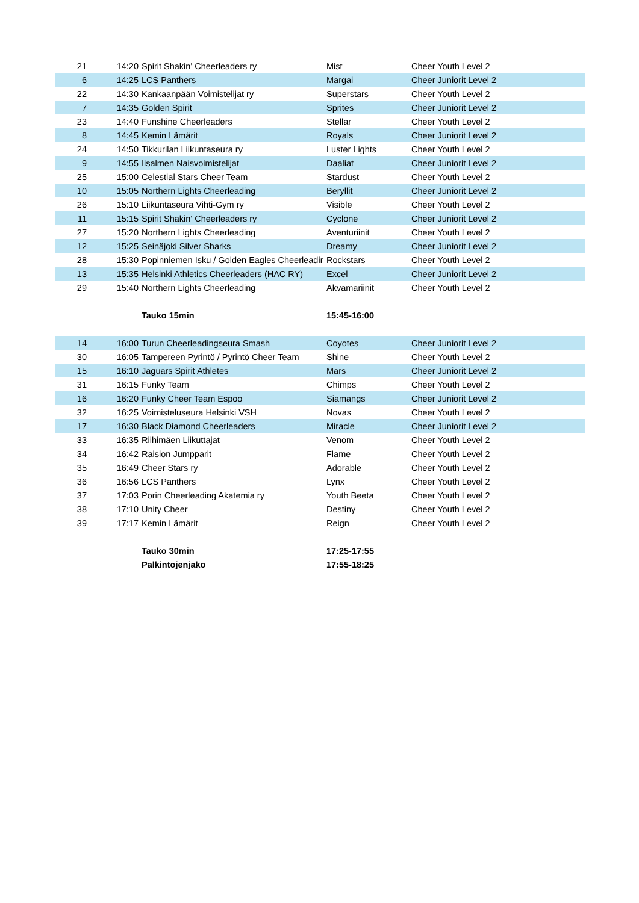| 21 | 14:20 | Spirit Shakin' Cheerleaders ry | Mist | Cheer Youth Level 2 |
| 6 | 14:25 | LCS Panthers | Margai | Cheer Juniorit Level 2 |
| 22 | 14:30 | Kankaanpään Voimistelijat ry | Superstars | Cheer Youth Level 2 |
| 7 | 14:35 | Golden Spirit | Sprites | Cheer Juniorit Level 2 |
| 23 | 14:40 | Funshine Cheerleaders | Stellar | Cheer Youth Level 2 |
| 8 | 14:45 | Kemin Lämärit | Royals | Cheer Juniorit Level 2 |
| 24 | 14:50 | Tikkurilan Liikuntaseura ry | Luster Lights | Cheer Youth Level 2 |
| 9 | 14:55 | Iisalmen Naisvoimistelijat | Daaliat | Cheer Juniorit Level 2 |
| 25 | 15:00 | Celestial Stars Cheer Team | Stardust | Cheer Youth Level 2 |
| 10 | 15:05 | Northern Lights Cheerleading | Beryllit | Cheer Juniorit Level 2 |
| 26 | 15:10 | Liikuntaseura Vihti-Gym ry | Visible | Cheer Youth Level 2 |
| 11 | 15:15 | Spirit Shakin' Cheerleaders ry | Cyclone | Cheer Juniorit Level 2 |
| 27 | 15:20 | Northern Lights Cheerleading | Aventuriinit | Cheer Youth Level 2 |
| 12 | 15:25 | Seinäjoki Silver Sharks | Dreamy | Cheer Juniorit Level 2 |
| 28 | 15:30 | Popinniemen Isku / Golden Eagles Cheerleadir | Rockstars | Cheer Youth Level 2 |
| 13 | 15:35 | Helsinki Athletics Cheerleaders (HAC RY) | Excel | Cheer Juniorit Level 2 |
| 29 | 15:40 | Northern Lights Cheerleading | Akvamariinit | Cheer Youth Level 2 |
| | | Tauko 15min | 15:45-16:00 | |
| 14 | 16:00 | Turun Cheerleadingseura Smash | Coyotes | Cheer Juniorit Level 2 |
| 30 | 16:05 | Tampereen Pyrintö / Pyrintö Cheer Team | Shine | Cheer Youth Level 2 |
| 15 | 16:10 | Jaguars Spirit Athletes | Mars | Cheer Juniorit Level 2 |
| 31 | 16:15 | Funky Team | Chimps | Cheer Youth Level 2 |
| 16 | 16:20 | Funky Cheer Team Espoo | Siamangs | Cheer Juniorit Level 2 |
| 32 | 16:25 | Voimisteluseura Helsinki VSH | Novas | Cheer Youth Level 2 |
| 17 | 16:30 | Black Diamond Cheerleaders | Miracle | Cheer Juniorit Level 2 |
| 33 | 16:35 | Riihimäen Liikuttajat | Venom | Cheer Youth Level 2 |
| 34 | 16:42 | Raision Jumpparit | Flame | Cheer Youth Level 2 |
| 35 | 16:49 | Cheer Stars ry | Adorable | Cheer Youth Level 2 |
| 36 | 16:56 | LCS Panthers | Lynx | Cheer Youth Level 2 |
| 37 | 17:03 | Porin Cheerleading Akatemia ry | Youth Beeta | Cheer Youth Level 2 |
| 38 | 17:10 | Unity Cheer | Destiny | Cheer Youth Level 2 |
| 39 | 17:17 | Kemin Lämärit | Reign | Cheer Youth Level 2 |
| | | Tauko 30min | 17:25-17:55 | |
| | | Palkintojenjako | 17:55-18:25 | |